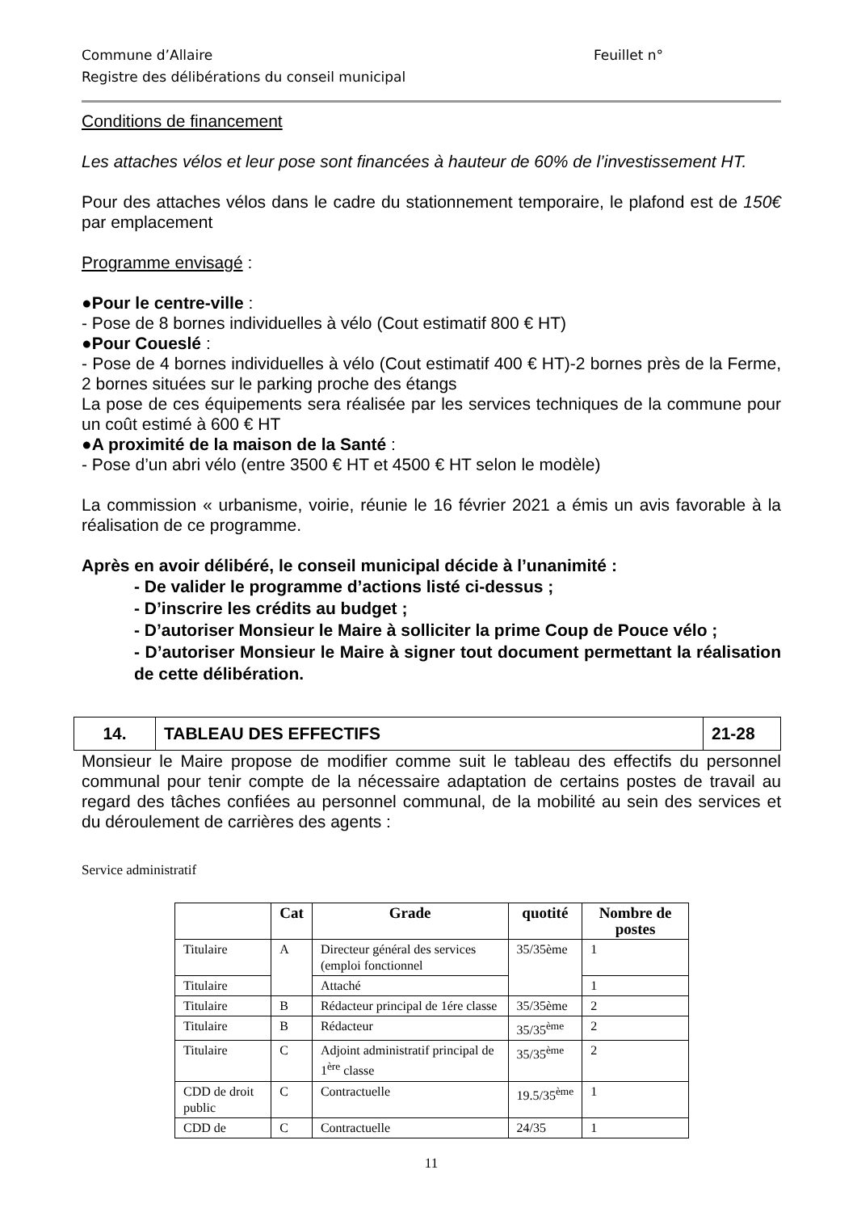Commune d’Allaire
Registre des délibérations du conseil municipal Feuillet n°
Conditions de financement
Les attaches vélos et leur pose sont financées à hauteur de 60% de l’investissement HT.
Pour des attaches vélos dans le cadre du stationnement temporaire, le plafond est de 150€ par emplacement
Programme envisagé :
●Pour le centre-ville :
- Pose de 8 bornes individuelles à vélo (Cout estimatif 800 € HT)
●Pour Coueslé :
- Pose de 4 bornes individuelles à vélo (Cout estimatif 400 € HT)-2 bornes près de la Ferme, 2 bornes situées sur le parking proche des étangs
La pose de ces équipements sera réalisée par les services techniques de la commune pour un coût estimé à 600 € HT
●A proximité de la maison de la Santé :
- Pose d’un abri vélo (entre 3500 € HT et 4500 € HT selon le modèle)
La commission « urbanisme, voirie, réunie le 16 février 2021 a émis un avis favorable à la réalisation de ce programme.
Après en avoir délibéré, le conseil municipal décide à l’unanimité :
- De valider le programme d’actions listé ci-dessus ;
- D’inscrire les crédits au budget ;
- D’autoriser Monsieur le Maire à solliciter la prime Coup de Pouce vélo ;
- D’autoriser Monsieur le Maire à signer tout document permettant la réalisation de cette délibération.
| 14. | TABLEAU DES EFFECTIFS | 21-28 |
Monsieur le Maire propose de modifier comme suit le tableau des effectifs du personnel communal pour tenir compte de la nécessaire adaptation de certains postes de travail au regard des tâches confiées au personnel communal, de la mobilité au sein des services et du déroulement de carrières des agents :
Service administratif
| | Cat | Grade | quotité | Nombre de postes |
| --- | --- | --- | --- | --- |
| Titulaire | A | Directeur général des services (emploi fonctionnel | 35/35ème | 1 |
| Titulaire | | Attaché | | 1 |
| Titulaire | B | Rédacteur principal de 1ére classe | 35/35ème | 2 |
| Titulaire | B | Rédacteur | 35/35<sup>ème</sup> | 2 |
| Titulaire | C | Adjoint administratif principal de 1<sup>ère</sup> classe | 35/35<sup>ème</sup> | 2 |
| CDD de droit public | C | Contractuelle | 19.5/35<sup>ème</sup> | 1 |
| CDD de | C | Contractuelle | 24/35 | 1 |
11